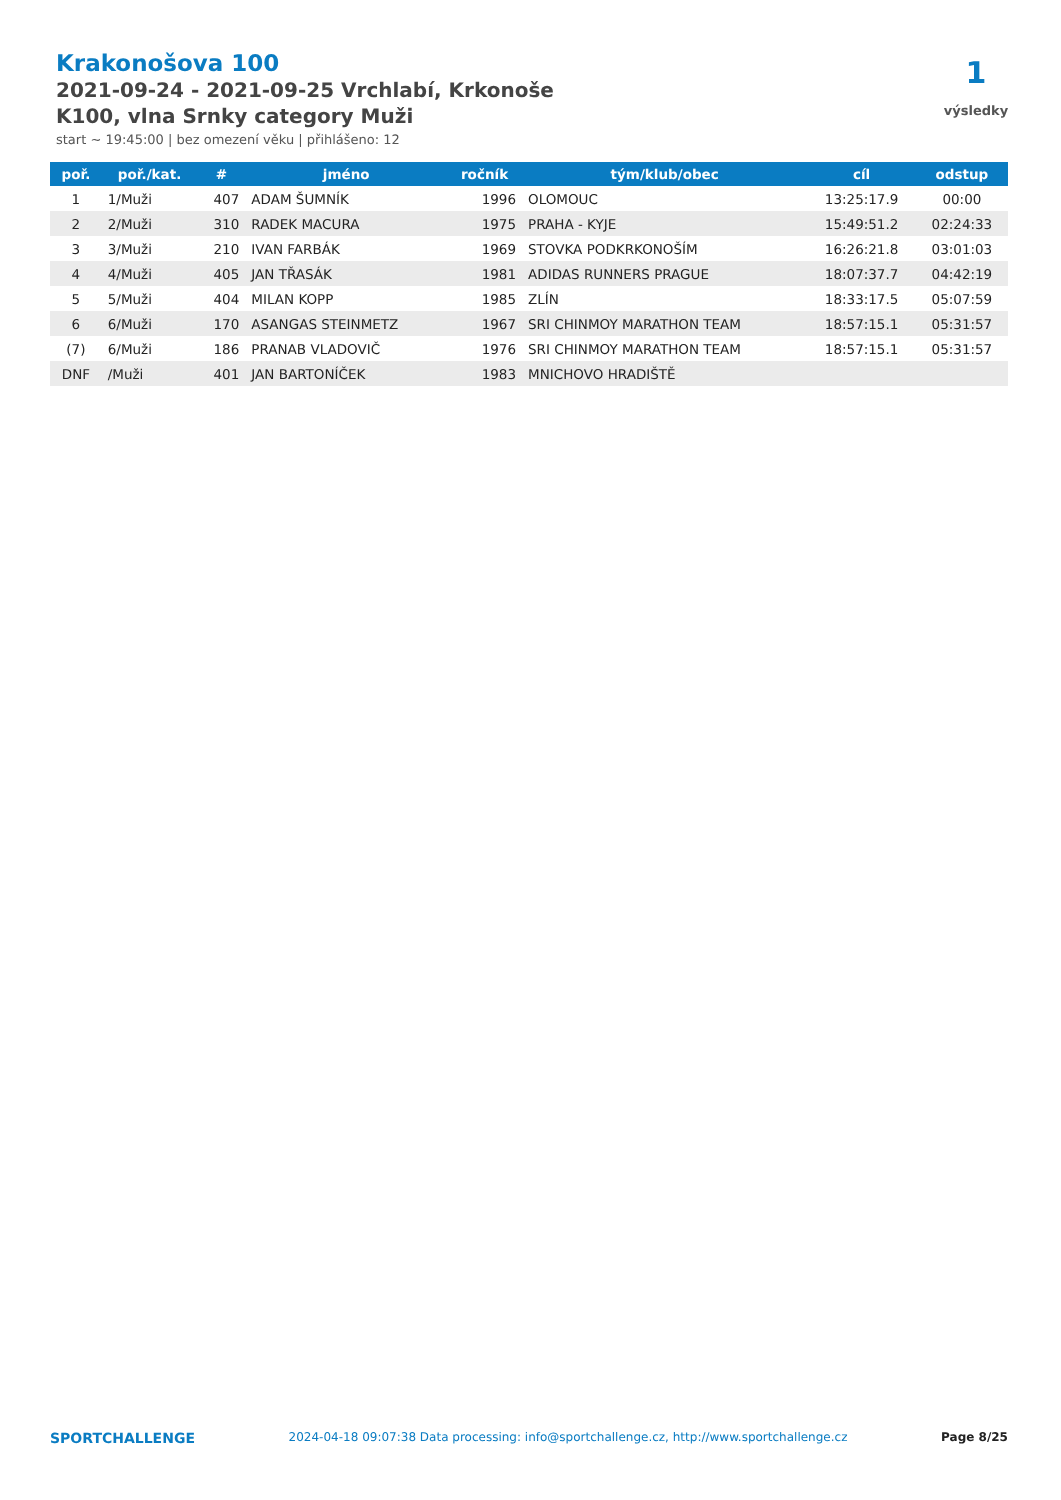Krakonošova 100
2021-09-24 - 2021-09-25 Vrchlabí, Krkonoše
K100, vlna Srnky category Muži
start ~ 19:45:00 | bez omezení věku | přihlášeno: 12
1
výsledky
| poř. | poř./kat. | # | jméno | ročník | tým/klub/obec | cíl | odstup |
| --- | --- | --- | --- | --- | --- | --- | --- |
| 1 | 1/Muži | 407 | ADAM ŠUMNÍK | 1996 | OLOMOUC | 13:25:17.9 | 00:00 |
| 2 | 2/Muži | 310 | RADEK MACURA | 1975 | PRAHA - KYJE | 15:49:51.2 | 02:24:33 |
| 3 | 3/Muži | 210 | IVAN FARBÁK | 1969 | STOVKA PODKRKONOŠÍM | 16:26:21.8 | 03:01:03 |
| 4 | 4/Muži | 405 | JAN TŘASÁK | 1981 | ADIDAS RUNNERS PRAGUE | 18:07:37.7 | 04:42:19 |
| 5 | 5/Muži | 404 | MILAN KOPP | 1985 | ZLÍN | 18:33:17.5 | 05:07:59 |
| 6 | 6/Muži | 170 | ASANGAS STEINMETZ | 1967 | SRI CHINMOY MARATHON TEAM | 18:57:15.1 | 05:31:57 |
| (7) | 6/Muži | 186 | PRANAB VLADOVIČ | 1976 | SRI CHINMOY MARATHON TEAM | 18:57:15.1 | 05:31:57 |
| DNF | /Muži | 401 | JAN BARTONÍČEK | 1983 | MNICHOVO HRADIŠTĚ | | |
SPORTCHALLENGE 2024-04-18 09:07:38 Data processing: info@sportchallenge.cz, http://www.sportchallenge.cz Page 8/25